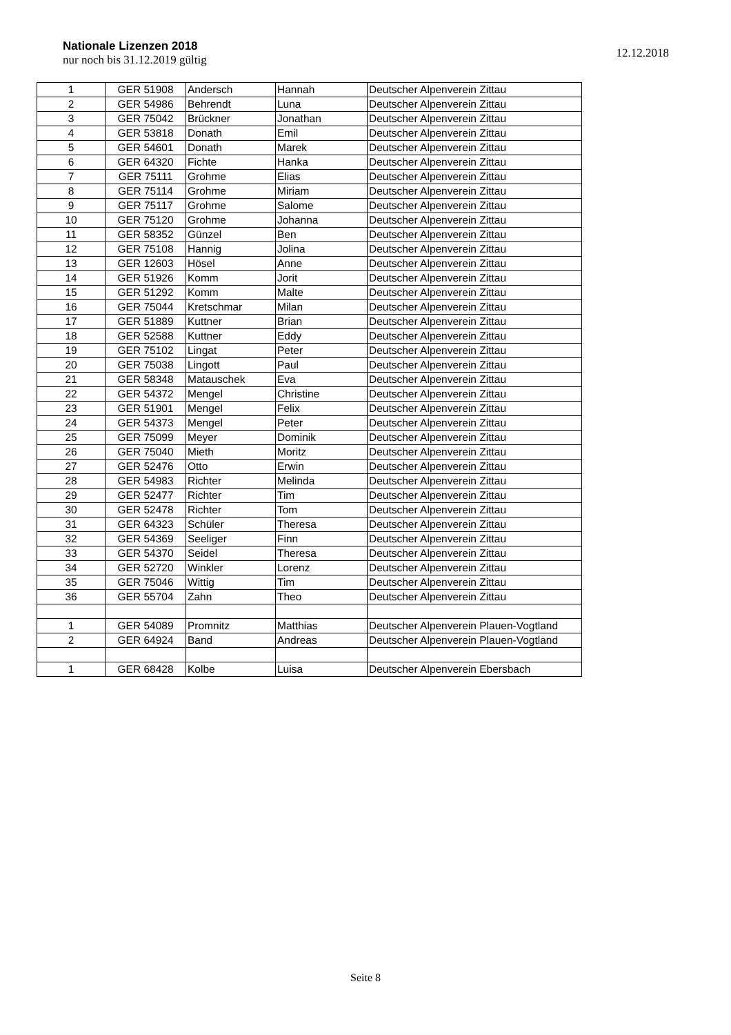Nationale Lizenzen 2018
nur noch bis 31.12.2019 gültig
12.12.2018
| 1 | GER 51908 | Andersch | Hannah | Deutscher Alpenverein Zittau |
| 2 | GER 54986 | Behrendt | Luna | Deutscher Alpenverein Zittau |
| 3 | GER 75042 | Brückner | Jonathan | Deutscher Alpenverein Zittau |
| 4 | GER 53818 | Donath | Emil | Deutscher Alpenverein Zittau |
| 5 | GER 54601 | Donath | Marek | Deutscher Alpenverein Zittau |
| 6 | GER 64320 | Fichte | Hanka | Deutscher Alpenverein Zittau |
| 7 | GER 75111 | Grohme | Elias | Deutscher Alpenverein Zittau |
| 8 | GER 75114 | Grohme | Miriam | Deutscher Alpenverein Zittau |
| 9 | GER 75117 | Grohme | Salome | Deutscher Alpenverein Zittau |
| 10 | GER 75120 | Grohme | Johanna | Deutscher Alpenverein Zittau |
| 11 | GER 58352 | Günzel | Ben | Deutscher Alpenverein Zittau |
| 12 | GER 75108 | Hannig | Jolina | Deutscher Alpenverein Zittau |
| 13 | GER 12603 | Hösel | Anne | Deutscher Alpenverein Zittau |
| 14 | GER 51926 | Komm | Jorit | Deutscher Alpenverein Zittau |
| 15 | GER 51292 | Komm | Malte | Deutscher Alpenverein Zittau |
| 16 | GER 75044 | Kretschmar | Milan | Deutscher Alpenverein Zittau |
| 17 | GER 51889 | Kuttner | Brian | Deutscher Alpenverein Zittau |
| 18 | GER 52588 | Kuttner | Eddy | Deutscher Alpenverein Zittau |
| 19 | GER 75102 | Lingat | Peter | Deutscher Alpenverein Zittau |
| 20 | GER 75038 | Lingott | Paul | Deutscher Alpenverein Zittau |
| 21 | GER 58348 | Matauschek | Eva | Deutscher Alpenverein Zittau |
| 22 | GER 54372 | Mengel | Christine | Deutscher Alpenverein Zittau |
| 23 | GER 51901 | Mengel | Felix | Deutscher Alpenverein Zittau |
| 24 | GER 54373 | Mengel | Peter | Deutscher Alpenverein Zittau |
| 25 | GER 75099 | Meyer | Dominik | Deutscher Alpenverein Zittau |
| 26 | GER 75040 | Mieth | Moritz | Deutscher Alpenverein Zittau |
| 27 | GER 52476 | Otto | Erwin | Deutscher Alpenverein Zittau |
| 28 | GER 54983 | Richter | Melinda | Deutscher Alpenverein Zittau |
| 29 | GER 52477 | Richter | Tim | Deutscher Alpenverein Zittau |
| 30 | GER 52478 | Richter | Tom | Deutscher Alpenverein Zittau |
| 31 | GER 64323 | Schüler | Theresa | Deutscher Alpenverein Zittau |
| 32 | GER 54369 | Seeliger | Finn | Deutscher Alpenverein Zittau |
| 33 | GER 54370 | Seidel | Theresa | Deutscher Alpenverein Zittau |
| 34 | GER 52720 | Winkler | Lorenz | Deutscher Alpenverein Zittau |
| 35 | GER 75046 | Wittig | Tim | Deutscher Alpenverein Zittau |
| 36 | GER 55704 | Zahn | Theo | Deutscher Alpenverein Zittau |
| 1 | GER 54089 | Promnitz | Matthias | Deutscher Alpenverein Plauen-Vogtland |
| 2 | GER 64924 | Band | Andreas | Deutscher Alpenverein Plauen-Vogtland |
| 1 | GER 68428 | Kolbe | Luisa | Deutscher Alpenverein Ebersbach |
Seite 8